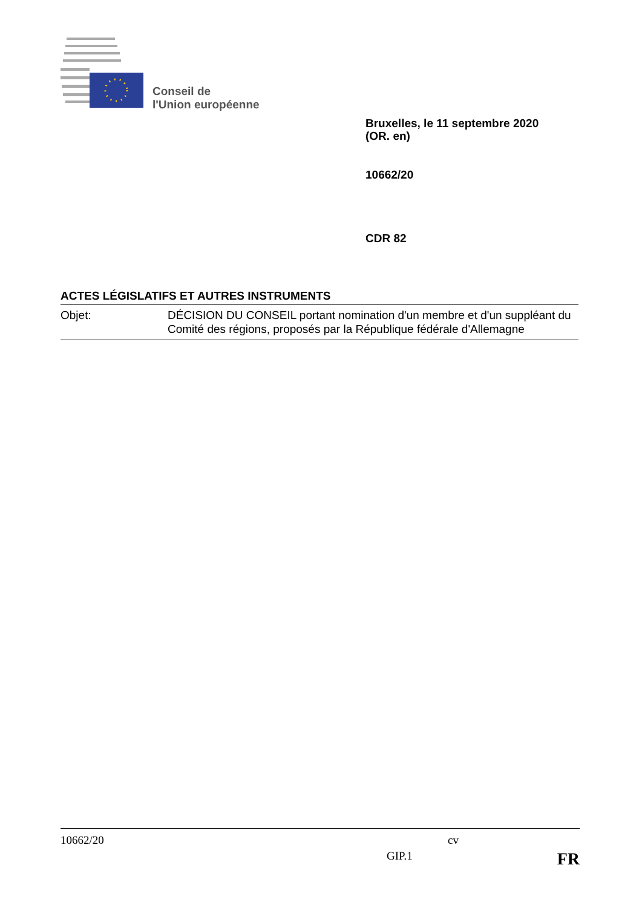Conseil de
l'Union européenne
Bruxelles, le 11 septembre 2020
(OR. en)
10662/20
CDR 82
ACTES LÉGISLATIFS ET AUTRES INSTRUMENTS
Objet: DÉCISION DU CONSEIL portant nomination d'un membre et d'un suppléant du Comité des régions, proposés par la République fédérale d'Allemagne
10662/20 cv
GIP.1 FR